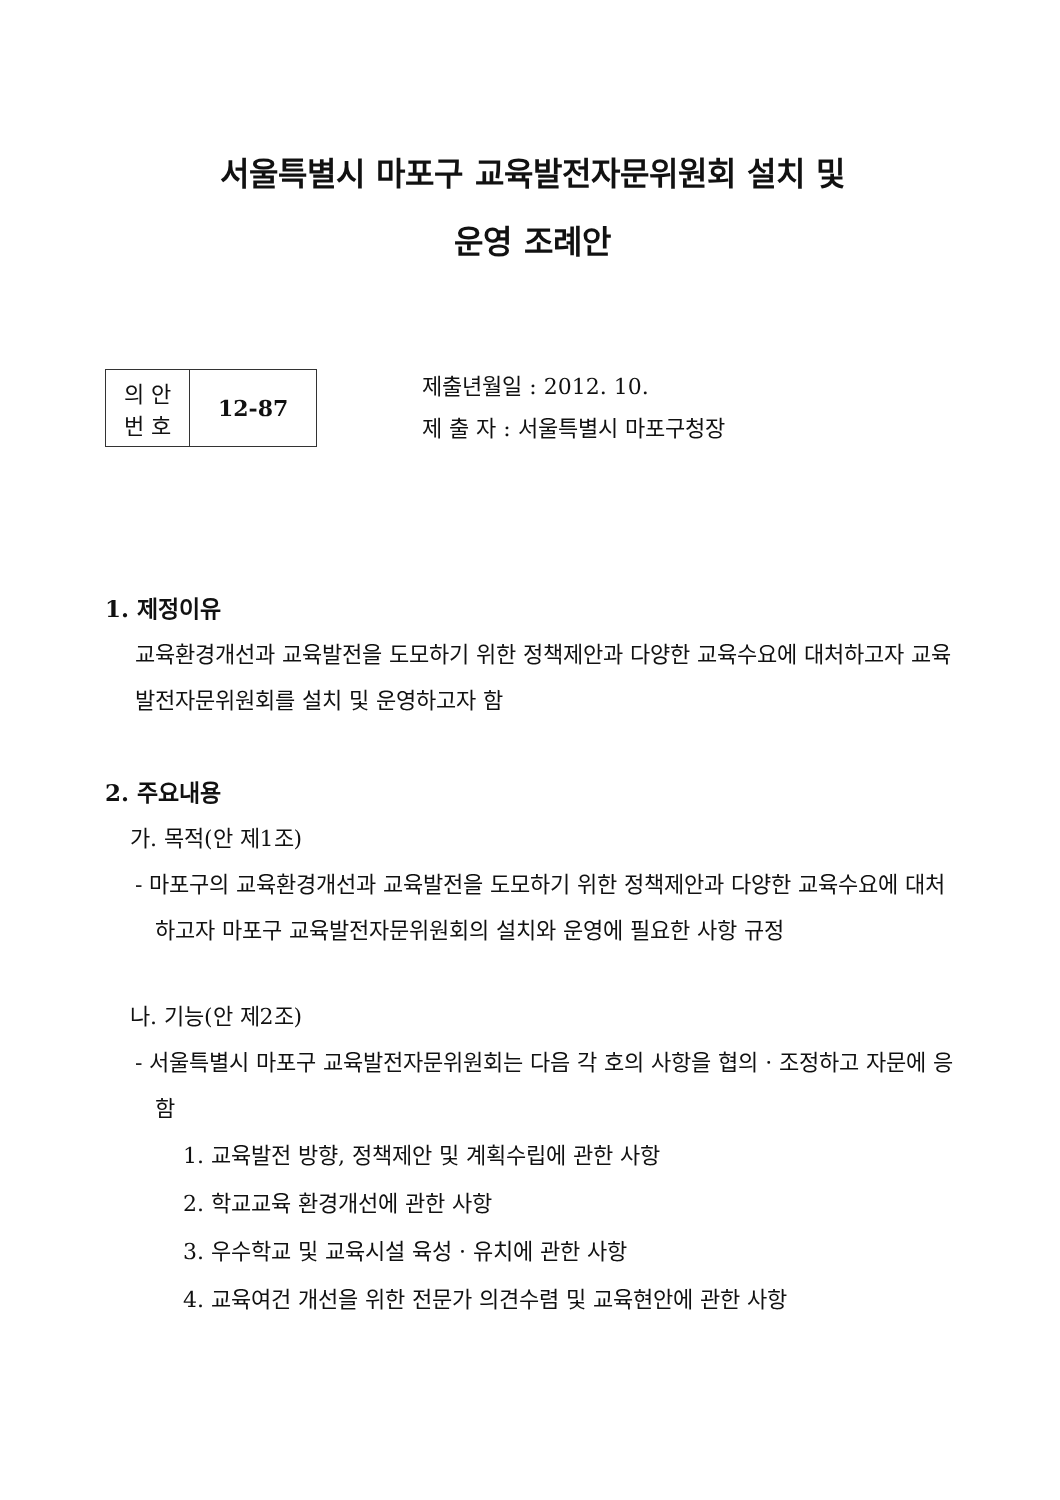서울특별시 마포구 교육발전자문위원회 설치 및
운영 조례안
| 의 안 번 호 | 12-87 |
제출년월일 : 2012. 10.
제 출 자 : 서울특별시 마포구청장
1. 제정이유
교육환경개선과 교육발전을 도모하기 위한 정책제안과 다양한 교육수요에 대처하고자 교육발전자문위원회를 설치 및 운영하고자 함
2. 주요내용
가. 목적(안 제1조)
- 마포구의 교육환경개선과 교육발전을 도모하기 위한 정책제안과 다양한 교육수요에 대처하고자 마포구 교육발전자문위원회의 설치와 운영에 필요한 사항 규정
나. 기능(안 제2조)
- 서울특별시 마포구 교육발전자문위원회는 다음 각 호의 사항을 협의 · 조정하고 자문에 응함
1. 교육발전 방향, 정책제안 및 계획수립에 관한 사항
2. 학교교육 환경개선에 관한 사항
3. 우수학교 및 교육시설 육성 · 유치에 관한 사항
4. 교육여건 개선을 위한 전문가 의견수렴 및 교육현안에 관한 사항